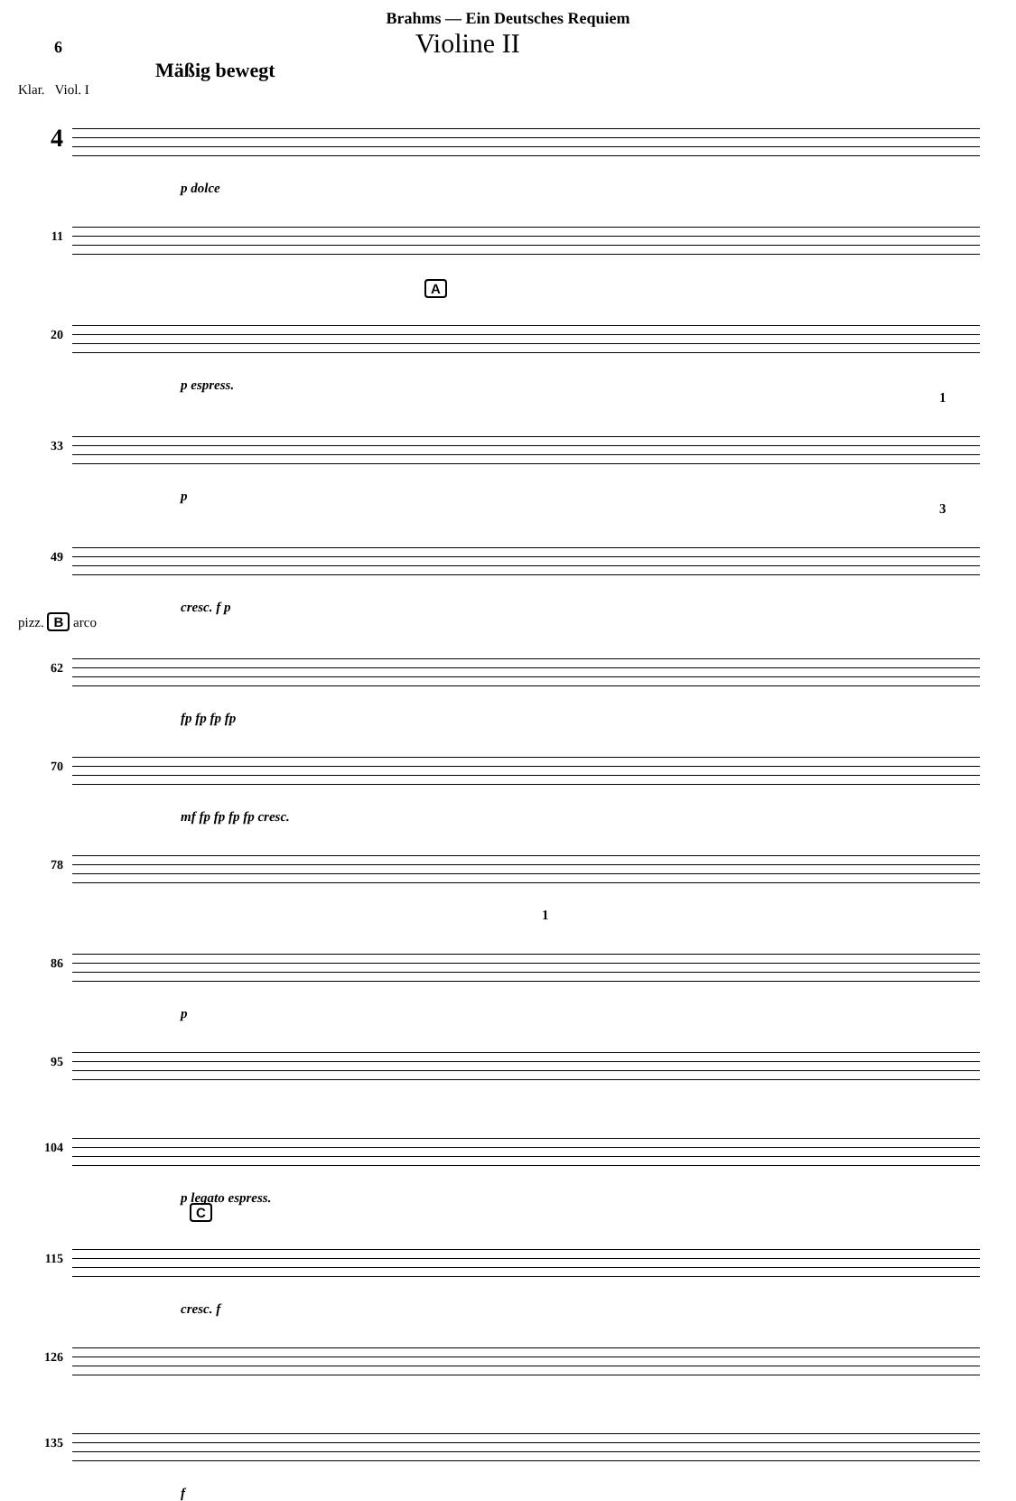Brahms — Ein Deutsches Requiem
6 Violine II
Mäßig bewegt
Klar. Viol. I
4
p dolce
11
A
20
p espress.
1
33
p
3
49
cresc. f p
pizz. B arco
62
fp fp fp fp
70
mf fp fp fp fp cresc.
78
1
86
p
95
104
p legato espress.
C
115
cresc. f
126
135
f